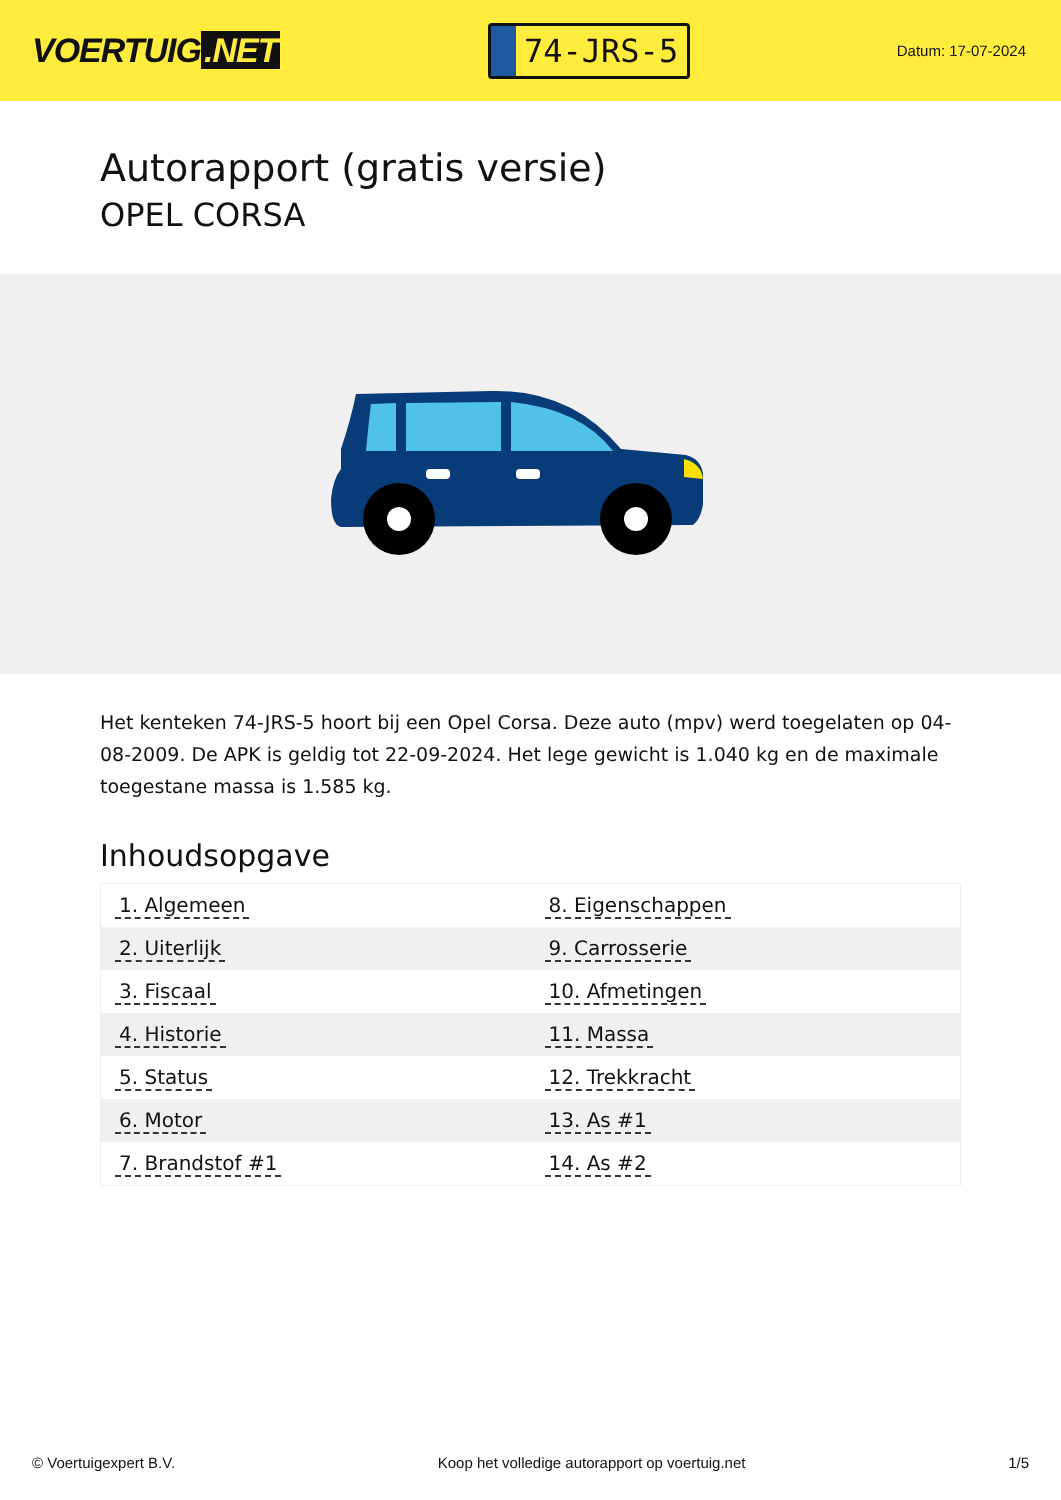VOERTUIG.NET
74-JRS-5
Datum: 17-07-2024
Autorapport (gratis versie)
OPEL CORSA
Het kenteken 74-JRS-5 hoort bij een Opel Corsa. Deze auto (mpv) werd toegelaten op 04-08-2009. De APK is geldig tot 22-09-2024. Het lege gewicht is 1.040 kg en de maximale toegestane massa is 1.585 kg.
Inhoudsopgave
| 1. Algemeen | 8. Eigenschappen |
| 2. Uiterlijk | 9. Carrosserie |
| 3. Fiscaal | 10. Afmetingen |
| 4. Historie | 11. Massa |
| 5. Status | 12. Trekkracht |
| 6. Motor | 13. As #1 |
| 7. Brandstof #1 | 14. As #2 |
© Voertuigexpert B.V. Koop het volledige autorapport op voertuig.net 1/5